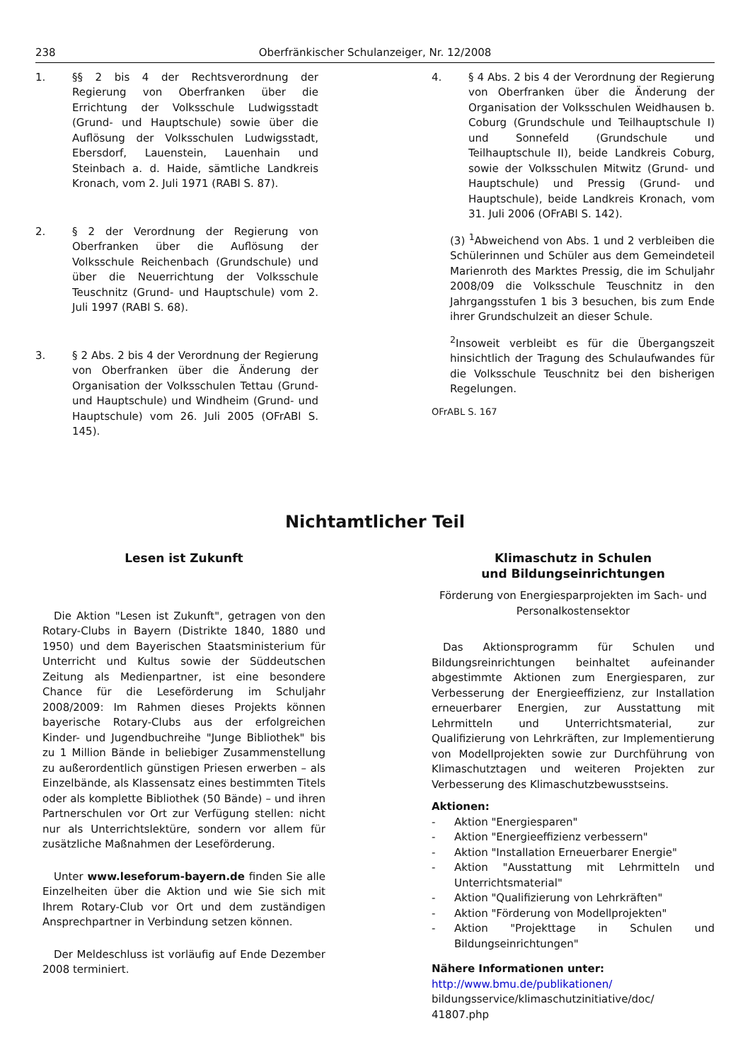238 Oberfränkischer Schulanzeiger, Nr. 12/2008
1. §§ 2 bis 4 der Rechtsverordnung der Regierung von Oberfranken über die Errichtung der Volksschule Ludwigsstadt (Grund- und Hauptschule) sowie über die Auflösung der Volksschulen Ludwigsstadt, Ebersdorf, Lauenstein, Lauenhain und Steinbach a. d. Haide, sämtliche Landkreis Kronach, vom 2. Juli 1971 (RABl S. 87).
2. § 2 der Verordnung der Regierung von Oberfranken über die Auflösung der Volksschule Reichenbach (Grundschule) und über die Neuerrichtung der Volksschule Teuschnitz (Grund- und Hauptschule) vom 2. Juli 1997 (RABl S. 68).
3. § 2 Abs. 2 bis 4 der Verordnung der Regierung von Oberfranken über die Änderung der Organisation der Volksschulen Tettau (Grund- und Hauptschule) und Windheim (Grund- und Hauptschule) vom 26. Juli 2005 (OFrABl S. 145).
4. § 4 Abs. 2 bis 4 der Verordnung der Regierung von Oberfranken über die Änderung der Organisation der Volksschulen Weidhausen b. Coburg (Grundschule und Teilhauptschule I) und Sonnefeld (Grundschule und Teilhauptschule II), beide Landkreis Coburg, sowie der Volksschulen Mitwitz (Grund- und Hauptschule) und Pressig (Grund- und Hauptschule), beide Landkreis Kronach, vom 31. Juli 2006 (OFrABl S. 142).
(3) <sup>1</sup>Abweichend von Abs. 1 und 2 verbleiben die Schülerinnen und Schüler aus dem Gemeindeteil Marienroth des Marktes Pressig, die im Schuljahr 2008/09 die Volksschule Teuschnitz in den Jahrgangsstufen 1 bis 3 besuchen, bis zum Ende ihrer Grundschulzeit an dieser Schule.
<sup>2</sup> Insoweit verbleibt es für die Übergangszeit hinsichtlich der Tragung des Schulaufwandes für die Volksschule Teuschnitz bei den bisherigen Regelungen.
OFrABL S. 167
Nichtamtlicher Teil
Lesen ist Zukunft
Die Aktion "Lesen ist Zukunft", getragen von den Rotary-Clubs in Bayern (Distrikte 1840, 1880 und 1950) und dem Bayerischen Staatsministerium für Unterricht und Kultus sowie der Süddeutschen Zeitung als Medienpartner, ist eine besondere Chance für die Leseförderung im Schuljahr 2008/2009: Im Rahmen dieses Projekts können bayerische Rotary-Clubs aus der erfolgreichen Kinder- und Jugendbuchreihe "Junge Bibliothek" bis zu 1 Million Bände in beliebiger Zusammenstellung zu außerordentlich günstigen Priesen erwerben – als Einzelbände, als Klassensatz eines bestimmten Titels oder als komplette Bibliothek (50 Bände) – und ihren Partnerschulen vor Ort zur Verfügung stellen: nicht nur als Unterrichtslektüre, sondern vor allem für zusätzliche Maßnahmen der Leseförderung.
Unter www.leseforum-bayern.de finden Sie alle Einzelheiten über die Aktion und wie Sie sich mit Ihrem Rotary-Club vor Ort und dem zuständigen Ansprechpartner in Verbindung setzen können.
Der Meldeschluss ist vorläufig auf Ende Dezember 2008 terminiert.
Klimaschutz in Schulen
und Bildungseinrichtungen
Förderung von Energiesparprojekten im Sach- und Personalkostensektor
Das Aktionsprogramm für Schulen und Bildungsreinrichtungen beinhaltet aufeinander abgestimmte Aktionen zum Energiesparen, zur Verbesserung der Energieeffizienz, zur Installation erneuerbarer Energien, zur Ausstattung mit Lehrmitteln und Unterrichtsmaterial, zur Qualifizierung von Lehrkräften, zur Implementierung von Modellprojekten sowie zur Durchführung von Klimaschutztagen und weiteren Projekten zur Verbesserung des Klimaschutzbewusstseins.
Aktionen:
- Aktion "Energiesparen"
- Aktion "Energieeffizienz verbessern"
- Aktion "Installation Erneuerbarer Energie"
- Aktion "Ausstattung mit Lehrmitteln und Unterrichtsmaterial"
- Aktion "Qualifizierung von Lehrkräften"
- Aktion "Förderung von Modellprojekten"
- Aktion "Projekttage in Schulen und Bildungseinrichtungen"
Nähere Informationen unter:
http://www.bmu.de/publikationen/
bildungsservice/klimaschutzinitiative/doc/
41807.php